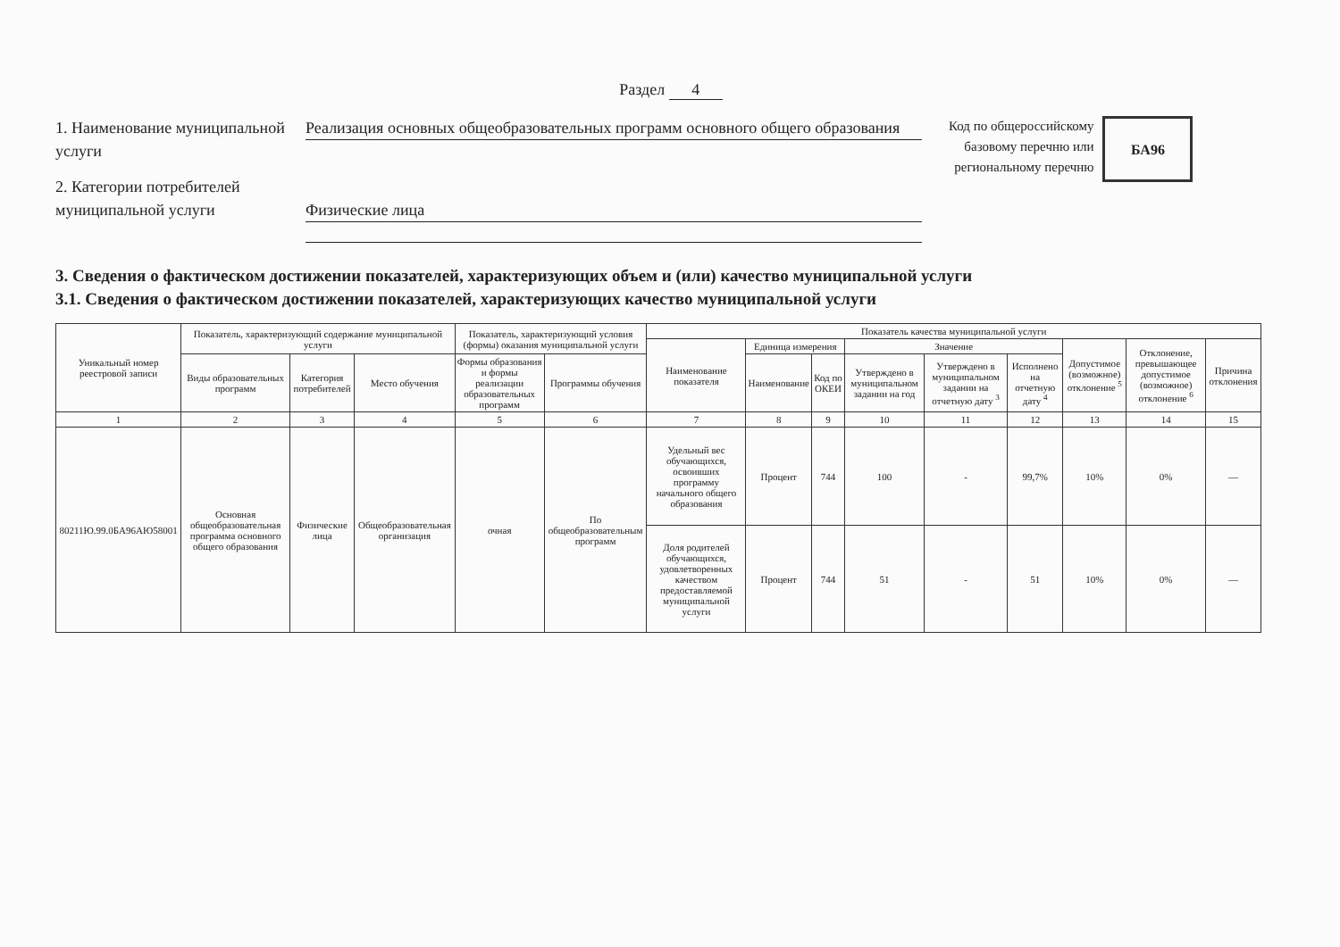Раздел 4
1. Наименование муниципальной услуги
Реализация основных общеобразовательных программ основного общего образования
2. Категории потребителей муниципальной услуги
Физические лица
Код по общероссийскому
базовому перечню или
региональному перечню
БА96
3. Сведения о фактическом достижении показателей, характеризующих объем и (или) качество муниципальной услуги
3.1. Сведения о фактическом достижении показателей, характеризующих качество муниципальной услуги
| Уникальный номер реестровой записи | Показатель, характеризующий содержание муниципальной услуги | | | Показатель, характеризующий условия (формы) оказания муниципальной услуги | | Показатель качества муниципальной услуги | | | | | | | | |
| --- | --- | --- | --- | --- | --- | --- | --- | --- | --- | --- | --- | --- | --- | --- |
| | | | | | | Наименование показателя | Единица измерения | | Значение | | | Допустимое (возможное) отклонение <sup>5</sup> | Отклонение, превышающее допустимое (возможное) отклонение <sup>6</sup> | Причина отклонения |
| | Виды образовательных программ | Категория потребителей | Место обучения | Формы образования и формы реализации образовательных программ | Программы обучения | | Наименование | Код по ОКЕИ | Утверждено в муниципальном задании на год | Утверждено в муниципальном задании на отчетную дату <sup>3</sup> | Исполнено на отчетную дату <sup>4</sup> | | | |
| 1 | 2 | 3 | 4 | 5 | 6 | 7 | 8 | 9 | 10 | 11 | 12 | 13 | 14 | 15 |
| 80211Ю.99.0БА96АЮ58001 | Основная общеобразовательная программа основного общего образования | Физические лица | Общеобразовательная организация | очная | По общеобразовательным программ | Удельный вес обучающихся, освоивших программу начального общего образования | Процент | 744 | 100 | - | 99,7% | 10% | 0% | — |
| | | | | | | Доля родителей обучающихся, удовлетворенных качеством предоставляемой муниципальной услуги | Процент | 744 | 51 | - | 51 | 10% | 0% | — |